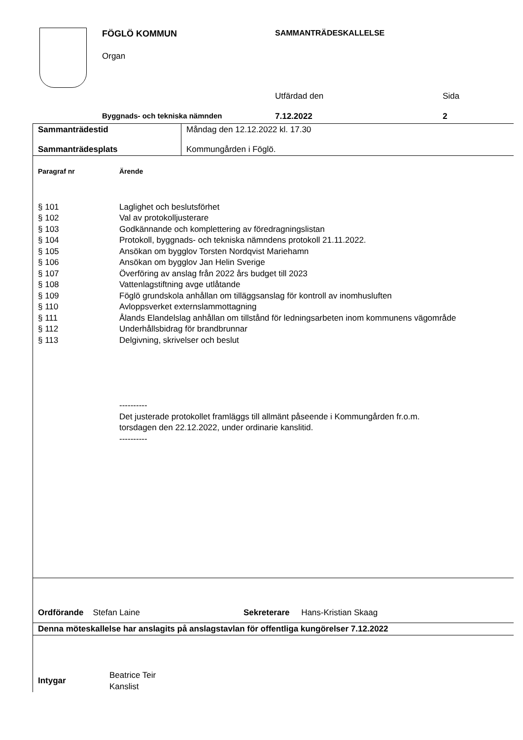FÖGLÖ KOMMUN
Organ
SAMMANTRÄDESKALLELSE
Utfärdad den Sida
Byggnads- och tekniska nämnden 7.12.2022 2
| Sammanträdestid Sammanträdesplats | Måndag den 12.12.2022 kl. 17.30 Kommungården i Föglö. |
| Paragraf nr | Ärende |
| § 101 | Laglighet och beslutsförhet |
| § 102 | Val av protokolljusterare |
| § 103 | Godkännande och komplettering av föredragningslistan |
| § 104 | Protokoll, byggnads- och tekniska nämndens protokoll 21.11.2022. |
| § 105 | Ansökan om bygglov Torsten Nordqvist Mariehamn |
| § 106 | Ansökan om bygglov Jan Helin Sverige |
| § 107 | Överföring av anslag från 2022 års budget till 2023 |
| § 108 | Vattenlagstiftning avge utlåtande |
| § 109 | Föglö grundskola anhållan om tilläggsanslag för kontroll av inomhusluften |
| § 110 | Avloppsverket externslammottagning |
| § 111 | Ålands Elandelslag anhållan om tillstånd för ledningsarbeten inom kommunens vägområde |
| § 112 | Underhållsbidrag för brandbrunnar |
| § 113 | Delgivning, skrivelser och beslut |
| | ---------- Det justerade protokollet framläggs till allmänt påseende i Kommungården fr.o.m. torsdagen den 22.12.2022, under ordinarie kanslitid. ---------- |
Ordförande Stefan Laine Sekreterare Hans-Kristian Skaag
Denna möteskallelse har anslagits på anslagstavlan för offentliga kungörelser 7.12.2022
| Intygar | Beatrice Teir Kanslist |